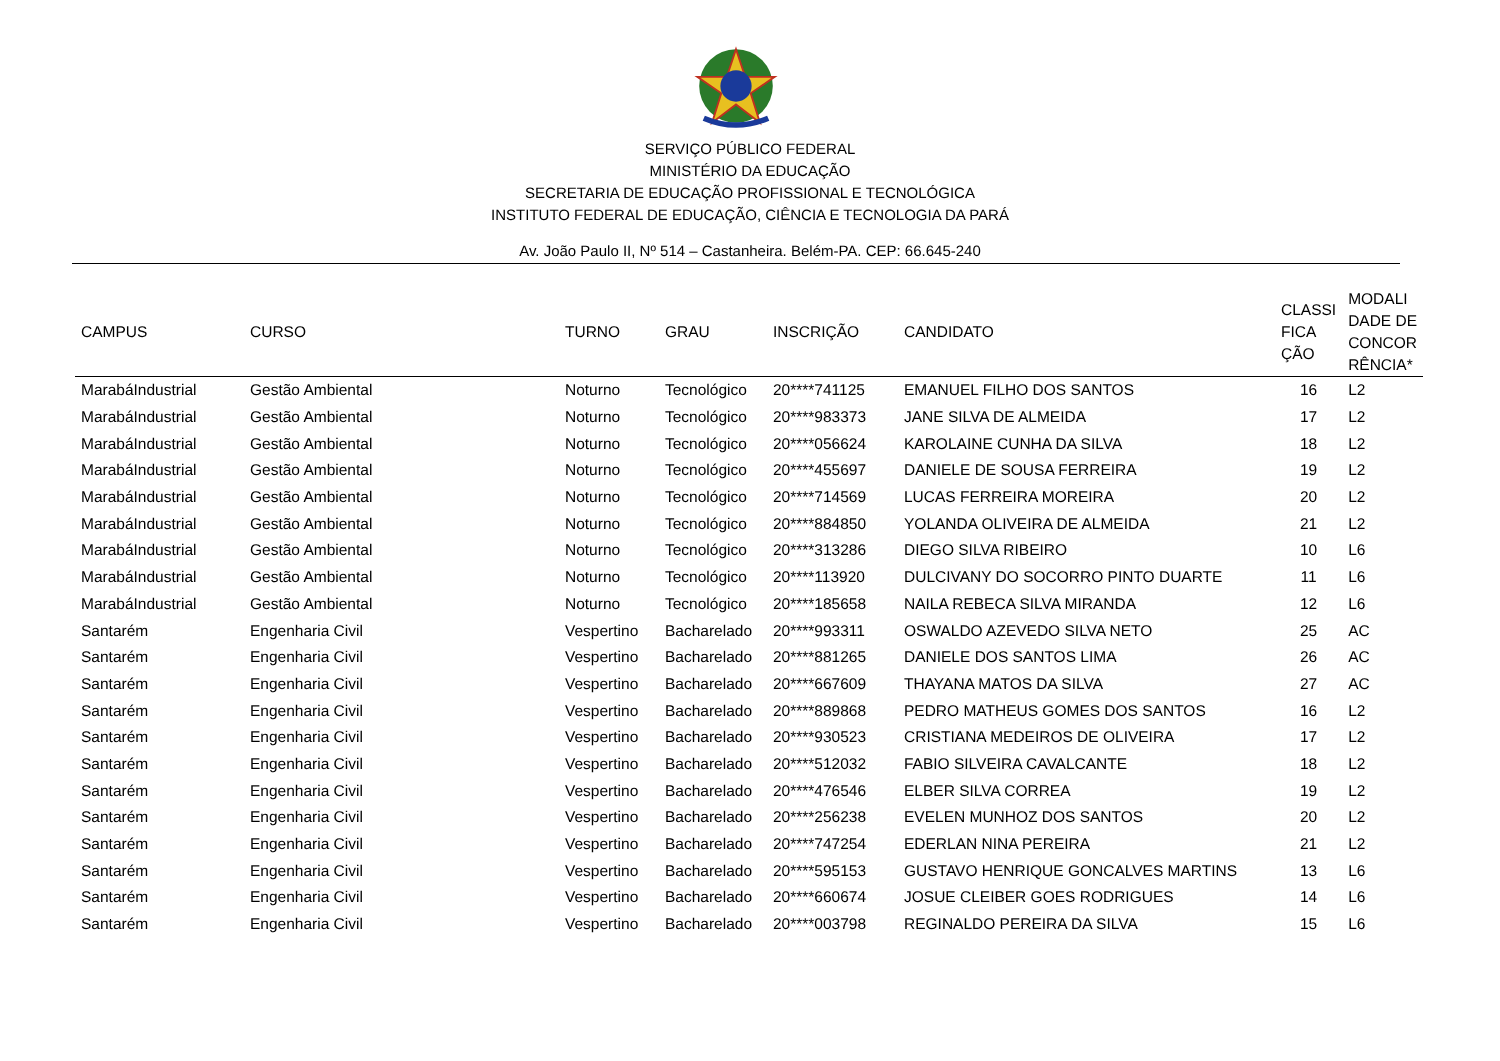SERVIÇO PÚBLICO FEDERAL
MINISTÉRIO DA EDUCAÇÃO
SECRETARIA DE EDUCAÇÃO PROFISSIONAL E TECNOLÓGICA
INSTITUTO FEDERAL DE EDUCAÇÃO, CIÊNCIA E TECNOLOGIA DA PARÁ
Av. João Paulo II, Nº 514 – Castanheira. Belém-PA. CEP: 66.645-240
| CAMPUS | CURSO | TURNO | GRAU | INSCRIÇÃO | CANDIDATO | CLASSI FICA ÇÃO | MODALI DADE DE CONCOR RÊNCIA* |
| --- | --- | --- | --- | --- | --- | --- | --- |
| MarabáIndustrial | Gestão Ambiental | Noturno | Tecnológico | 20****741125 | EMANUEL FILHO DOS SANTOS | 16 | L2 |
| MarabáIndustrial | Gestão Ambiental | Noturno | Tecnológico | 20****983373 | JANE SILVA DE ALMEIDA | 17 | L2 |
| MarabáIndustrial | Gestão Ambiental | Noturno | Tecnológico | 20****056624 | KAROLAINE CUNHA DA SILVA | 18 | L2 |
| MarabáIndustrial | Gestão Ambiental | Noturno | Tecnológico | 20****455697 | DANIELE DE SOUSA FERREIRA | 19 | L2 |
| MarabáIndustrial | Gestão Ambiental | Noturno | Tecnológico | 20****714569 | LUCAS FERREIRA MOREIRA | 20 | L2 |
| MarabáIndustrial | Gestão Ambiental | Noturno | Tecnológico | 20****884850 | YOLANDA OLIVEIRA DE ALMEIDA | 21 | L2 |
| MarabáIndustrial | Gestão Ambiental | Noturno | Tecnológico | 20****313286 | DIEGO SILVA RIBEIRO | 10 | L6 |
| MarabáIndustrial | Gestão Ambiental | Noturno | Tecnológico | 20****113920 | DULCIVANY DO SOCORRO PINTO DUARTE | 11 | L6 |
| MarabáIndustrial | Gestão Ambiental | Noturno | Tecnológico | 20****185658 | NAILA REBECA SILVA MIRANDA | 12 | L6 |
| Santarém | Engenharia Civil | Vespertino | Bacharelado | 20****993311 | OSWALDO AZEVEDO SILVA NETO | 25 | AC |
| Santarém | Engenharia Civil | Vespertino | Bacharelado | 20****881265 | DANIELE DOS SANTOS LIMA | 26 | AC |
| Santarém | Engenharia Civil | Vespertino | Bacharelado | 20****667609 | THAYANA MATOS DA SILVA | 27 | AC |
| Santarém | Engenharia Civil | Vespertino | Bacharelado | 20****889868 | PEDRO MATHEUS GOMES DOS SANTOS | 16 | L2 |
| Santarém | Engenharia Civil | Vespertino | Bacharelado | 20****930523 | CRISTIANA MEDEIROS DE OLIVEIRA | 17 | L2 |
| Santarém | Engenharia Civil | Vespertino | Bacharelado | 20****512032 | FABIO SILVEIRA CAVALCANTE | 18 | L2 |
| Santarém | Engenharia Civil | Vespertino | Bacharelado | 20****476546 | ELBER SILVA CORREA | 19 | L2 |
| Santarém | Engenharia Civil | Vespertino | Bacharelado | 20****256238 | EVELEN MUNHOZ DOS SANTOS | 20 | L2 |
| Santarém | Engenharia Civil | Vespertino | Bacharelado | 20****747254 | EDERLAN NINA PEREIRA | 21 | L2 |
| Santarém | Engenharia Civil | Vespertino | Bacharelado | 20****595153 | GUSTAVO HENRIQUE GONCALVES MARTINS | 13 | L6 |
| Santarém | Engenharia Civil | Vespertino | Bacharelado | 20****660674 | JOSUE CLEIBER GOES RODRIGUES | 14 | L6 |
| Santarém | Engenharia Civil | Vespertino | Bacharelado | 20****003798 | REGINALDO PEREIRA DA SILVA | 15 | L6 |